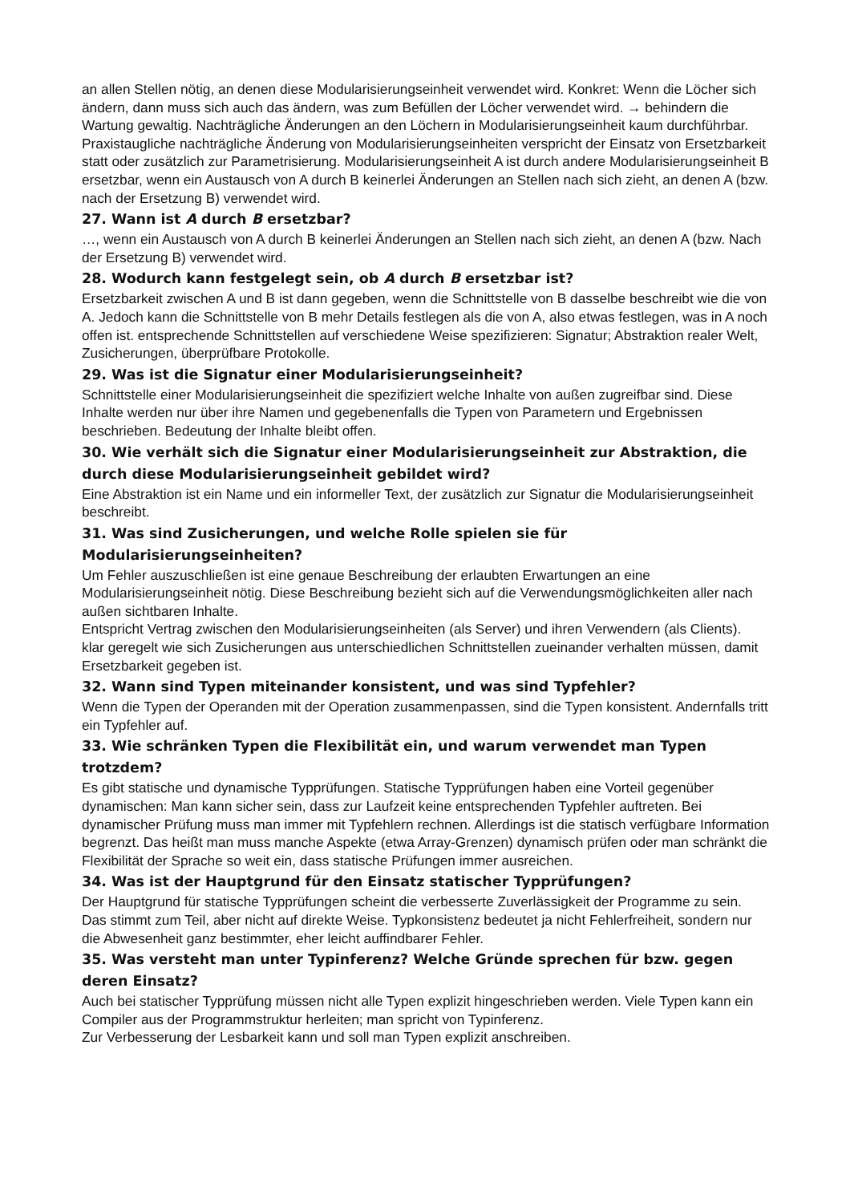an allen Stellen nötig, an denen diese Modularisierungseinheit verwendet wird. Konkret: Wenn die Löcher sich ändern, dann muss sich auch das ändern, was zum Befüllen der Löcher verwendet wird. → behindern die Wartung gewaltig. Nachträgliche Änderungen an den Löchern in Modularisierungseinheit kaum durchführbar.
Praxistaugliche nachträgliche Änderung von Modularisierungseinheiten verspricht der Einsatz von Ersetzbarkeit statt oder zusätzlich zur Parametrisierung. Modularisierungseinheit A ist durch andere Modularisierungseinheit B ersetzbar, wenn ein Austausch von A durch B keinerlei Änderungen an Stellen nach sich zieht, an denen A (bzw. nach der Ersetzung B) verwendet wird.
27. Wann ist A durch B ersetzbar?
…, wenn ein Austausch von A durch B keinerlei Änderungen an Stellen nach sich zieht, an denen A (bzw. Nach der Ersetzung B) verwendet wird.
28. Wodurch kann festgelegt sein, ob A durch B ersetzbar ist?
Ersetzbarkeit zwischen A und B ist dann gegeben, wenn die Schnittstelle von B dasselbe beschreibt wie die von A. Jedoch kann die Schnittstelle von B mehr Details festlegen als die von A, also etwas festlegen, was in A noch offen ist. entsprechende Schnittstellen auf verschiedene Weise spezifizieren: Signatur; Abstraktion realer Welt, Zusicherungen, überprüfbare Protokolle.
29. Was ist die Signatur einer Modularisierungseinheit?
Schnittstelle einer Modularisierungseinheit die spezifiziert welche Inhalte von außen zugreifbar sind. Diese Inhalte werden nur über ihre Namen und gegebenenfalls die Typen von Parametern und Ergebnissen beschrieben. Bedeutung der Inhalte bleibt offen.
30. Wie verhält sich die Signatur einer Modularisierungseinheit zur Abstraktion, die durch diese Modularisierungseinheit gebildet wird?
Eine Abstraktion ist ein Name und ein informeller Text, der zusätzlich zur Signatur die Modularisierungseinheit beschreibt.
31. Was sind Zusicherungen, und welche Rolle spielen sie für Modularisierungseinheiten?
Um Fehler auszuschließen ist eine genaue Beschreibung der erlaubten Erwartungen an eine Modularisierungseinheit nötig. Diese Beschreibung bezieht sich auf die Verwendungsmöglichkeiten aller nach außen sichtbaren Inhalte.
Entspricht Vertrag zwischen den Modularisierungseinheiten (als Server) und ihren Verwendern (als Clients).
klar geregelt wie sich Zusicherungen aus unterschiedlichen Schnittstellen zueinander verhalten müssen, damit Ersetzbarkeit gegeben ist.
32. Wann sind Typen miteinander konsistent, und was sind Typfehler?
Wenn die Typen der Operanden mit der Operation zusammenpassen, sind die Typen konsistent. Andernfalls tritt ein Typfehler auf.
33. Wie schränken Typen die Flexibilität ein, und warum verwendet man Typen trotzdem?
Es gibt statische und dynamische Typprüfungen. Statische Typprüfungen haben eine Vorteil gegenüber dynamischen: Man kann sicher sein, dass zur Laufzeit keine entsprechenden Typfehler auftreten. Bei dynamischer Prüfung muss man immer mit Typfehlern rechnen. Allerdings ist die statisch verfügbare Information begrenzt. Das heißt man muss manche Aspekte (etwa Array-Grenzen) dynamisch prüfen oder man schränkt die Flexibilität der Sprache so weit ein, dass statische Prüfungen immer ausreichen.
34. Was ist der Hauptgrund für den Einsatz statischer Typprüfungen?
Der Hauptgrund für statische Typprüfungen scheint die verbesserte Zuverlässigkeit der Programme zu sein.
Das stimmt zum Teil, aber nicht auf direkte Weise. Typkonsistenz bedeutet ja nicht Fehlerfreiheit, sondern nur die Abwesenheit ganz bestimmter, eher leicht auffindbarer Fehler.
35. Was versteht man unter Typinferenz? Welche Gründe sprechen für bzw. gegen deren Einsatz?
Auch bei statischer Typprüfung müssen nicht alle Typen explizit hingeschrieben werden. Viele Typen kann ein Compiler aus der Programmstruktur herleiten; man spricht von Typinferenz.
Zur Verbesserung der Lesbarkeit kann und soll man Typen explizit anschreiben.